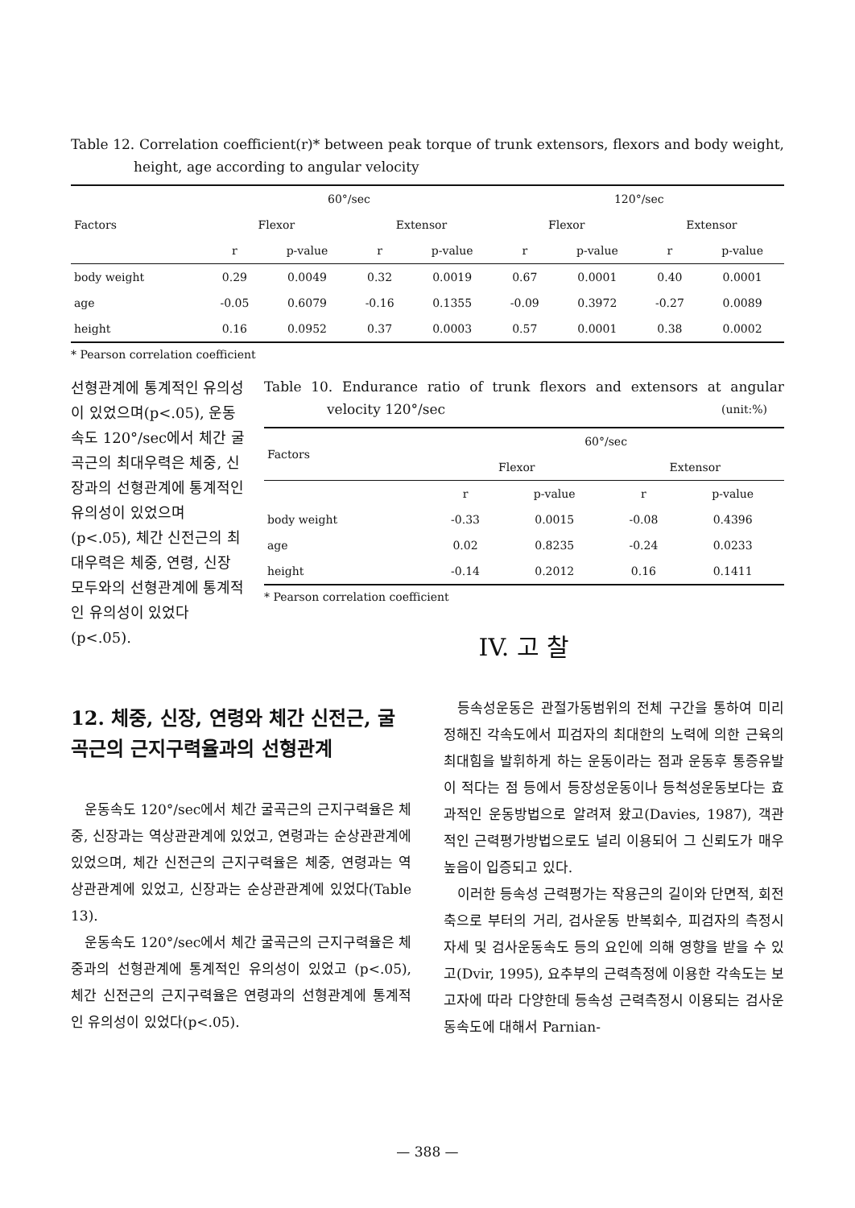Table 12. Correlation coefficient(r)* between peak torque of trunk extensors, flexors and body weight, height, age according to angular velocity
| Factors | 60°/sec | | | | 120°/sec | | | |
| --- | --- | --- | --- | --- | --- | --- | --- | --- |
| | Flexor | | Extensor | | Flexor | | Extensor | |
| | r | p-value | r | p-value | r | p-value | r | p-value |
| body weight | 0.29 | 0.0049 | 0.32 | 0.0019 | 0.67 | 0.0001 | 0.40 | 0.0001 |
| age | -0.05 | 0.6079 | -0.16 | 0.1355 | -0.09 | 0.3972 | -0.27 | 0.0089 |
| height | 0.16 | 0.0952 | 0.37 | 0.0003 | 0.57 | 0.0001 | 0.38 | 0.0002 |
* Pearson correlation coefficient
선형관계에 통계적인 유의성이 있었으며(p<.05), 운동속도 120°/sec에서 체간 굴곡근의 최대우력은 체중, 신장과의 선형관계에 통계적인 유의성이 있었으며 (p<.05), 체간 신전근의 최대우력은 체중, 연령, 신장 모두와의 선형관계에 통계적인 유의성이 있었다(p<.05).
Table 10. Endurance ratio of trunk flexors and extensors at angular velocity 120°/sec (unit:%)
| Factors | 60°/sec | | | |
| --- | --- | --- | --- | --- |
| | Flexor | | Extensor | |
| | r | p-value | r | p-value |
| body weight | -0.33 | 0.0015 | -0.08 | 0.4396 |
| age | 0.02 | 0.8235 | -0.24 | 0.0233 |
| height | -0.14 | 0.2012 | 0.16 | 0.1411 |
* Pearson correlation coefficient
IV. 고 찰
12. 체중, 신장, 연령와 체간 신전근, 굴곡근의 근지구력율과의 선형관계
운동속도 120°/sec에서 체간 굴곡근의 근지구력율은 체중, 신장과는 역상관관계에 있었고, 연령과는 순상관관계에 있었으며, 체간 신전근의 근지구력율은 체중, 연령과는 역상관관계에 있었고, 신장과는 순상관관계에 있었다(Table 13).
운동속도 120°/sec에서 체간 굴곡근의 근지구력율은 체중과의 선형관계에 통계적인 유의성이 있었고 (p<.05), 체간 신전근의 근지구력율은 연령과의 선형관계에 통계적인 유의성이 있었다(p<.05).
등속성운동은 관절가동범위의 전체 구간을 통하여 미리 정해진 각속도에서 피검자의 최대한의 노력에 의한 근육의 최대힘을 발휘하게 하는 운동이라는 점과 운동후 통증유발이 적다는 점 등에서 등장성운동이나 등척성운동보다는 효과적인 운동방법으로 알려져 왔고(Davies, 1987), 객관적인 근력평가방법으로도 널리 이용되어 그 신뢰도가 매우 높음이 입증되고 있다.
이러한 등속성 근력평가는 작용근의 길이와 단면적, 회전축으로 부터의 거리, 검사운동 반복회수, 피검자의 측정시 자세 및 검사운동속도 등의 요인에 의해 영향을 받을 수 있고(Dvir, 1995), 요추부의 근력측정에 이용한 각속도는 보고자에 따라 다양한데 등속성 근력측정시 이용되는 검사운동속도에 대해서 Parnian-
— 388 —